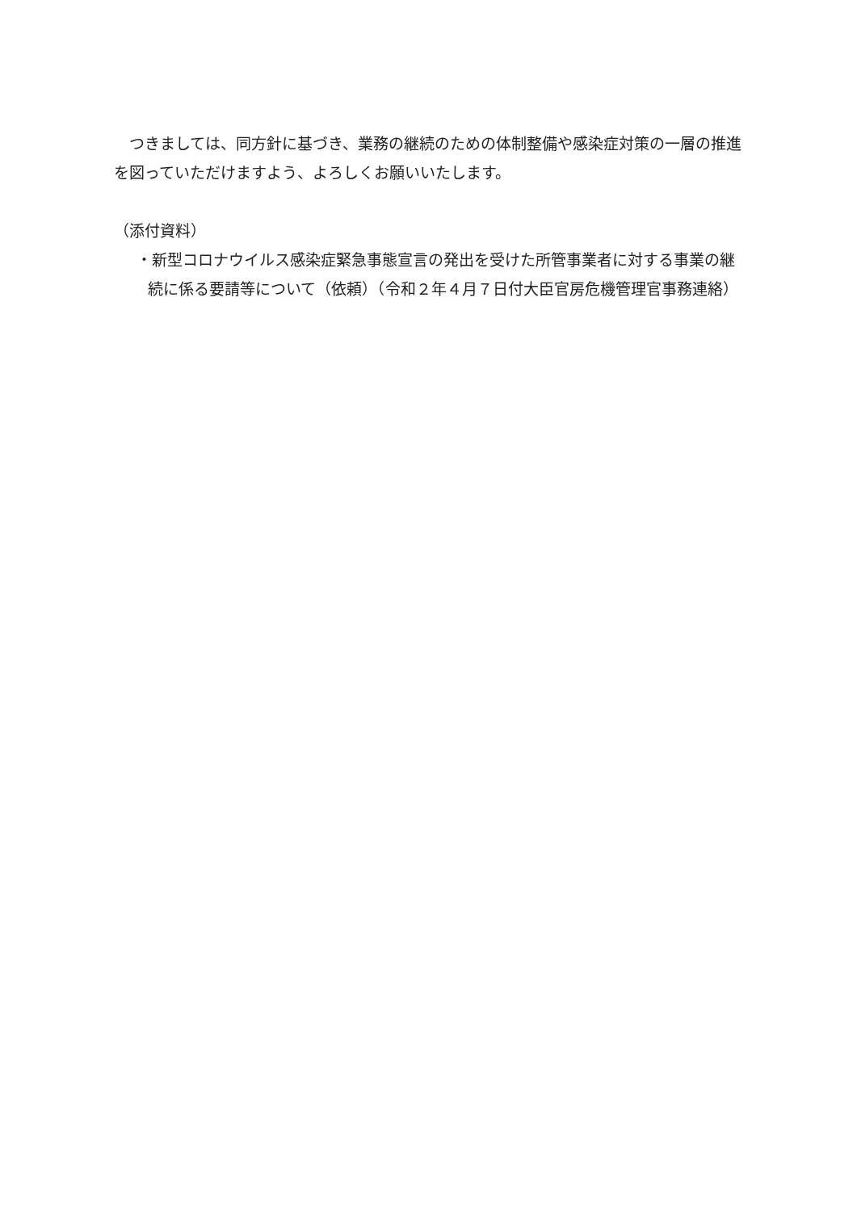つきましては、同方針に基づき、業務の継続のための体制整備や感染症対策の一層の推進を図っていただけますよう、よろしくお願いいたします。
（添付資料）
・新型コロナウイルス感染症緊急事態宣言の発出を受けた所管事業者に対する事業の継続に係る要請等について（依頼）（令和２年４月７日付大臣官房危機管理官事務連絡）